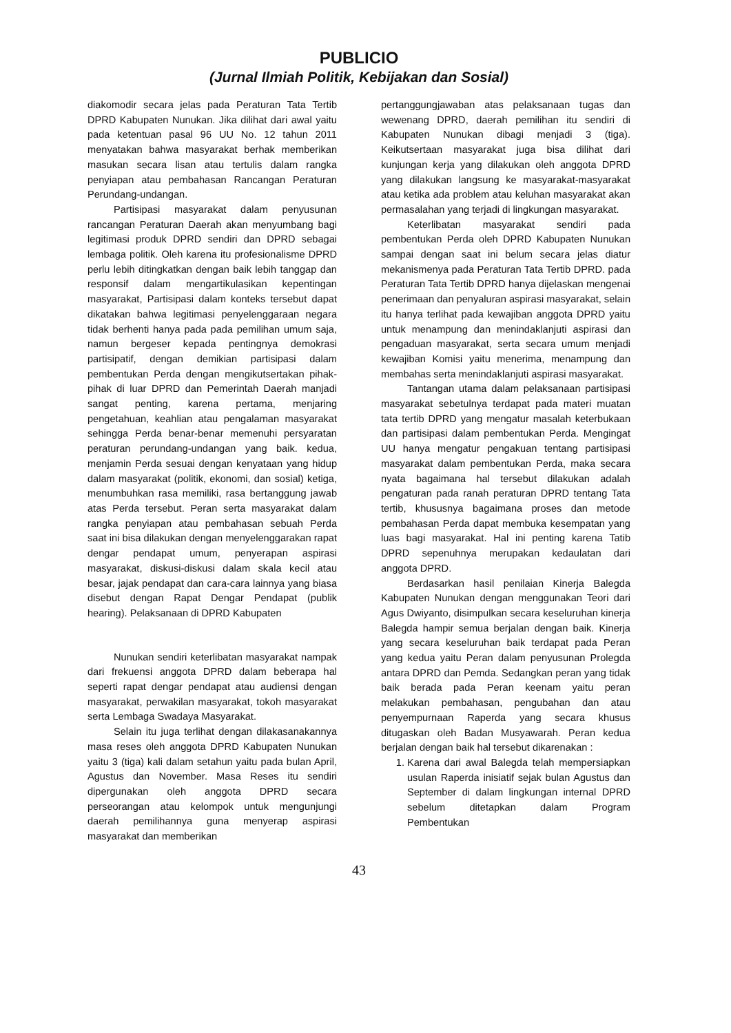PUBLICIO
(Jurnal Ilmiah Politik, Kebijakan dan Sosial)
diakomodir secara jelas pada Peraturan Tata Tertib DPRD Kabupaten Nunukan. Jika dilihat dari awal yaitu pada ketentuan pasal 96 UU No. 12 tahun 2011 menyatakan bahwa masyarakat berhak memberikan masukan secara lisan atau tertulis dalam rangka penyiapan atau pembahasan Rancangan Peraturan Perundang-undangan.
Partisipasi masyarakat dalam penyusunan rancangan Peraturan Daerah akan menyumbang bagi legitimasi produk DPRD sendiri dan DPRD sebagai lembaga politik. Oleh karena itu profesionalisme DPRD perlu lebih ditingkatkan dengan baik lebih tanggap dan responsif dalam mengartikulasikan kepentingan masyarakat, Partisipasi dalam konteks tersebut dapat dikatakan bahwa legitimasi penyelenggaraan negara tidak berhenti hanya pada pada pemilihan umum saja, namun bergeser kepada pentingnya demokrasi partisipatif, dengan demikian partisipasi dalam pembentukan Perda dengan mengikutsertakan pihak-pihak di luar DPRD dan Pemerintah Daerah manjadi sangat penting, karena pertama, menjaring pengetahuan, keahlian atau pengalaman masyarakat sehingga Perda benar-benar memenuhi persyaratan peraturan perundang-undangan yang baik. kedua, menjamin Perda sesuai dengan kenyataan yang hidup dalam masyarakat (politik, ekonomi, dan sosial) ketiga, menumbuhkan rasa memiliki, rasa bertanggung jawab atas Perda tersebut. Peran serta masyarakat dalam rangka penyiapan atau pembahasan sebuah Perda saat ini bisa dilakukan dengan menyelenggarakan rapat dengar pendapat umum, penyerapan aspirasi masyarakat, diskusi-diskusi dalam skala kecil atau besar, jajak pendapat dan cara-cara lainnya yang biasa disebut dengan Rapat Dengar Pendapat (publik hearing). Pelaksanaan di DPRD Kabupaten
Nunukan sendiri keterlibatan masyarakat nampak dari frekuensi anggota DPRD dalam beberapa hal seperti rapat dengar pendapat atau audiensi dengan masyarakat, perwakilan masyarakat, tokoh masyarakat serta Lembaga Swadaya Masyarakat.
Selain itu juga terlihat dengan dilakasanakannya masa reses oleh anggota DPRD Kabupaten Nunukan yaitu 3 (tiga) kali dalam setahun yaitu pada bulan April, Agustus dan November. Masa Reses itu sendiri dipergunakan oleh anggota DPRD secara perseorangan atau kelompok untuk mengunjungi daerah pemilihannya guna menyerap aspirasi masyarakat dan memberikan
pertanggungjawaban atas pelaksanaan tugas dan wewenang DPRD, daerah pemilihan itu sendiri di Kabupaten Nunukan dibagi menjadi 3 (tiga). Keikutsertaan masyarakat juga bisa dilihat dari kunjungan kerja yang dilakukan oleh anggota DPRD yang dilakukan langsung ke masyarakat-masyarakat atau ketika ada problem atau keluhan masyarakat akan permasalahan yang terjadi di lingkungan masyarakat.
Keterlibatan masyarakat sendiri pada pembentukan Perda oleh DPRD Kabupaten Nunukan sampai dengan saat ini belum secara jelas diatur mekanismenya pada Peraturan Tata Tertib DPRD. pada Peraturan Tata Tertib DPRD hanya dijelaskan mengenai penerimaan dan penyaluran aspirasi masyarakat, selain itu hanya terlihat pada kewajiban anggota DPRD yaitu untuk menampung dan menindaklanjuti aspirasi dan pengaduan masyarakat, serta secara umum menjadi kewajiban Komisi yaitu menerima, menampung dan membahas serta menindaklanjuti aspirasi masyarakat.
Tantangan utama dalam pelaksanaan partisipasi masyarakat sebetulnya terdapat pada materi muatan tata tertib DPRD yang mengatur masalah keterbukaan dan partisipasi dalam pembentukan Perda. Mengingat UU hanya mengatur pengakuan tentang partisipasi masyarakat dalam pembentukan Perda, maka secara nyata bagaimana hal tersebut dilakukan adalah pengaturan pada ranah peraturan DPRD tentang Tata tertib, khususnya bagaimana proses dan metode pembahasan Perda dapat membuka kesempatan yang luas bagi masyarakat. Hal ini penting karena Tatib DPRD sepenuhnya merupakan kedaulatan dari anggota DPRD.
Berdasarkan hasil penilaian Kinerja Balegda Kabupaten Nunukan dengan menggunakan Teori dari Agus Dwiyanto, disimpulkan secara keseluruhan kinerja Balegda hampir semua berjalan dengan baik. Kinerja yang secara keseluruhan baik terdapat pada Peran yang kedua yaitu Peran dalam penyusunan Prolegda antara DPRD dan Pemda. Sedangkan peran yang tidak baik berada pada Peran keenam yaitu peran melakukan pembahasan, pengubahan dan atau penyempurnaan Raperda yang secara khusus ditugaskan oleh Badan Musyawarah. Peran kedua berjalan dengan baik hal tersebut dikarenakan :
1. Karena dari awal Balegda telah mempersiapkan usulan Raperda inisiatif sejak bulan Agustus dan September di dalam lingkungan internal DPRD sebelum ditetapkan dalam Program Pembentukan
43